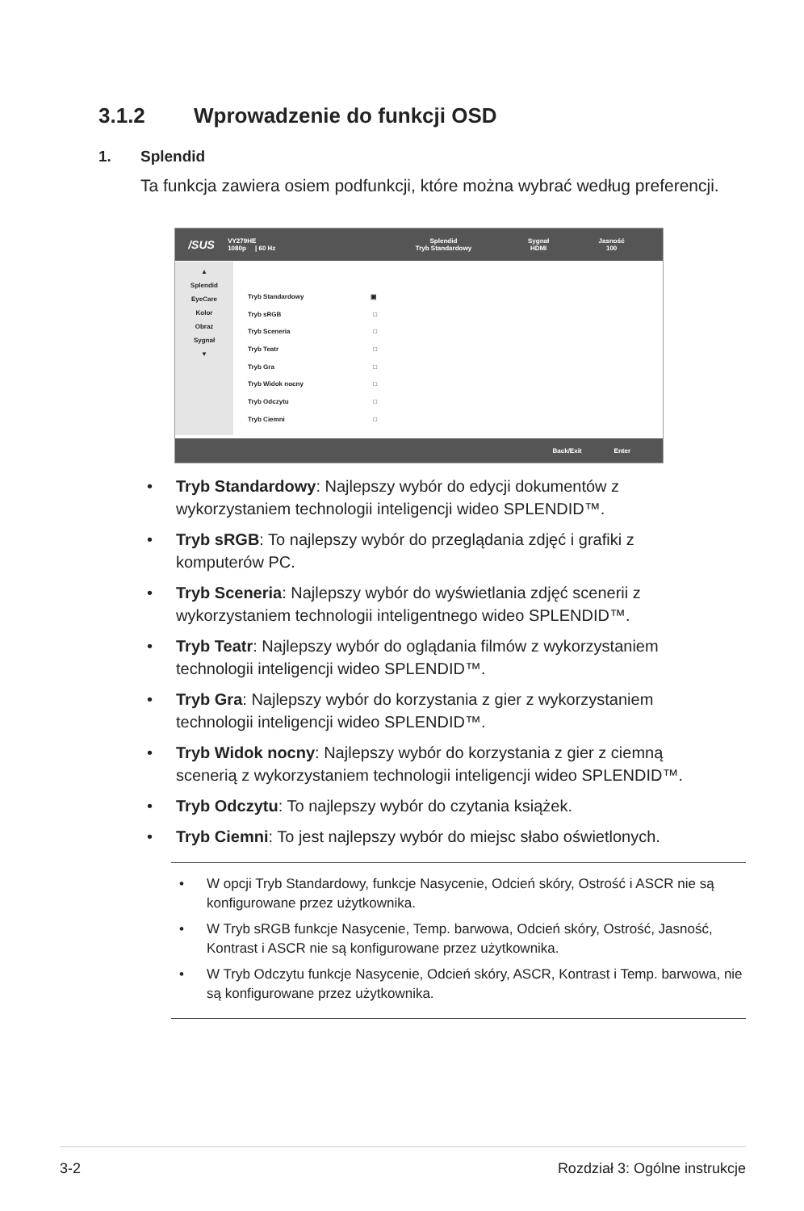3.1.2 Wprowadzenie do funkcji OSD
1. Splendid
Ta funkcja zawiera osiem podfunkcji, które można wybrać według preferencji.
/SUS
VY279HE
1080p | 60 Hz
Splendid
Tryb Standardowy
Sygnał
HDMI
Jasność
100
▲
Splendid
EyeCare
Kolor
Obraz
Sygnał
▼
Tryb Standardowy ▣
Tryb sRGB □
Tryb Sceneria □
Tryb Teatr □
Tryb Gra □
Tryb Widok nocny □
Tryb Odczytu □
Tryb Ciemni □
Back/Exit Enter
Tryb Standardowy: Najlepszy wybór do edycji dokumentów z wykorzystaniem technologii inteligencji wideo SPLENDID™.
Tryb sRGB: To najlepszy wybór do przeglądania zdjęć i grafiki z komputerów PC.
Tryb Sceneria: Najlepszy wybór do wyświetlania zdjęć scenerii z wykorzystaniem technologii inteligentnego wideo SPLENDID™.
Tryb Teatr: Najlepszy wybór do oglądania filmów z wykorzystaniem technologii inteligencji wideo SPLENDID™.
Tryb Gra: Najlepszy wybór do korzystania z gier z wykorzystaniem technologii inteligencji wideo SPLENDID™.
Tryb Widok nocny: Najlepszy wybór do korzystania z gier z ciemną scenerią z wykorzystaniem technologii inteligencji wideo SPLENDID™.
Tryb Odczytu: To najlepszy wybór do czytania książek.
Tryb Ciemni: To jest najlepszy wybór do miejsc słabo oświetlonych.
• W opcji Tryb Standardowy, funkcje Nasycenie, Odcień skóry, Ostrość i ASCR nie są konfigurowane przez użytkownika.
• W Tryb sRGB funkcje Nasycenie, Temp. barwowa, Odcień skóry, Ostrość, Jasność, Kontrast i ASCR nie są konfigurowane przez użytkownika.
• W Tryb Odczytu funkcje Nasycenie, Odcień skóry, ASCR, Kontrast i Temp. barwowa, nie są konfigurowane przez użytkownika.
3-2 Rozdział 3: Ogólne instrukcje